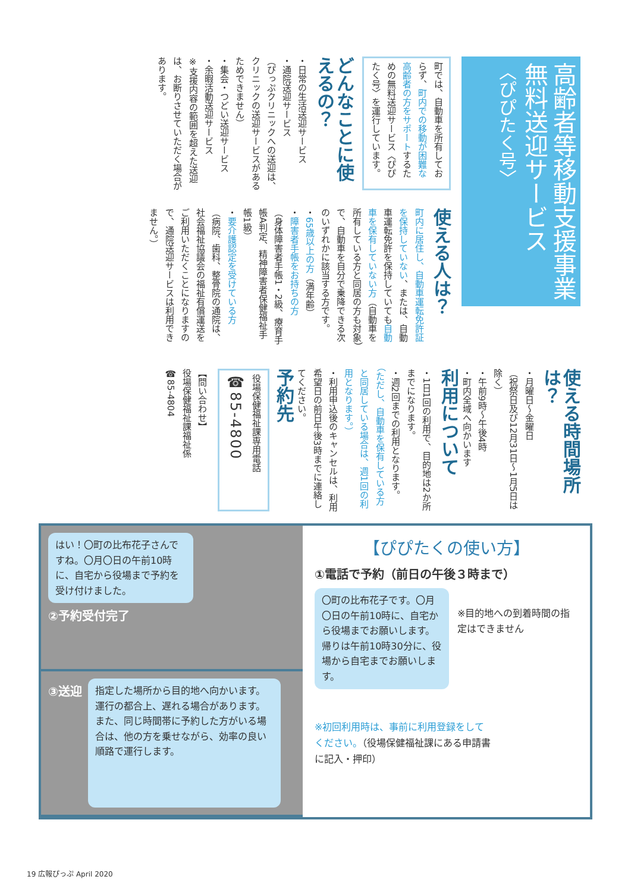高齢者等移動支援事業
無料送迎サービス
〈ぴぴたく号〉
町では、自動車を所有しておらず、町内での移動が困難な高齢者の方をサポートするための無料送迎サービス〈ぴぴたく号〉を運行しています。
どんなことに使えるの？
・日常の生活送迎サービス
・通院送迎サービス
（ぴっぷクリニックへの送迎は、クリニックの送迎サービスがあるためできません）
・集会・つどい送迎サービス
・余暇活動送迎サービス
※支援内容の範囲を超えた送迎は、お断りさせていただく場合があります。
使える人は？
町内に居住し、自動車運転免許証を保持していない、または、自動車運転免許を保持していても自動車を保有していない方（自動車を所有している方と同居の方も対象）で、自動車を自分で乗降できる次のいずれかに該当する方です。
・65歳以上の方（満年齢）
・障害者手帳をお持ちの方
（身体障害者手帳1・2級、療育手帳A判定、精神障害者保健福祉手帳1級）
・要介護認定を受けている方
（病院、歯科、整骨院の通院は、社会福祉協議会の福祉有償運送をご利用いただくことになりますので、通院送迎サービスは利用できません。）
使える時間場所は？
・月曜日～金曜日
（祝祭日及び12月31日～1月5日は除く）
・午前9時～午後4時
・町内全域へ向かいます
利用について
・1日1回の利用で、目的地は2か所までになります。
・週2回までの利用となります。（ただし、自動車を保有している方と同居している場合は、週1回の利用となります。）
・利用申込後のキャンセルは、利用希望日の前日午後3時までに連絡してください。
予約先
役場保健福祉課専用電話
☎85-4800
【問い合わせ】
役場保健福祉課福祉係
☎85-4804
はい！〇町の比布花子さんですね。〇月〇日の午前10時に、自宅から役場まで予約を受け付けました。
②予約受付完了
③送迎
指定した場所から目的地へ向かいます。運行の都合上、遅れる場合があります。また、同じ時間帯に予約した方がいる場合は、他の方を乗せながら、効率の良い順路で運行します。
【ぴぴたくの使い方】
①電話で予約（前日の午後３時まで）
〇町の比布花子です。〇月〇日の午前10時に、自宅から役場までお願いします。
帰りは午前10時30分に、役場から自宅までお願いします。
※目的地への到着時間の指定はできません
※初回利用時は、事前に利用登録をしてください。（役場保健福祉課にある申請書に記入・押印）
19 広報ぴっぷ April 2020